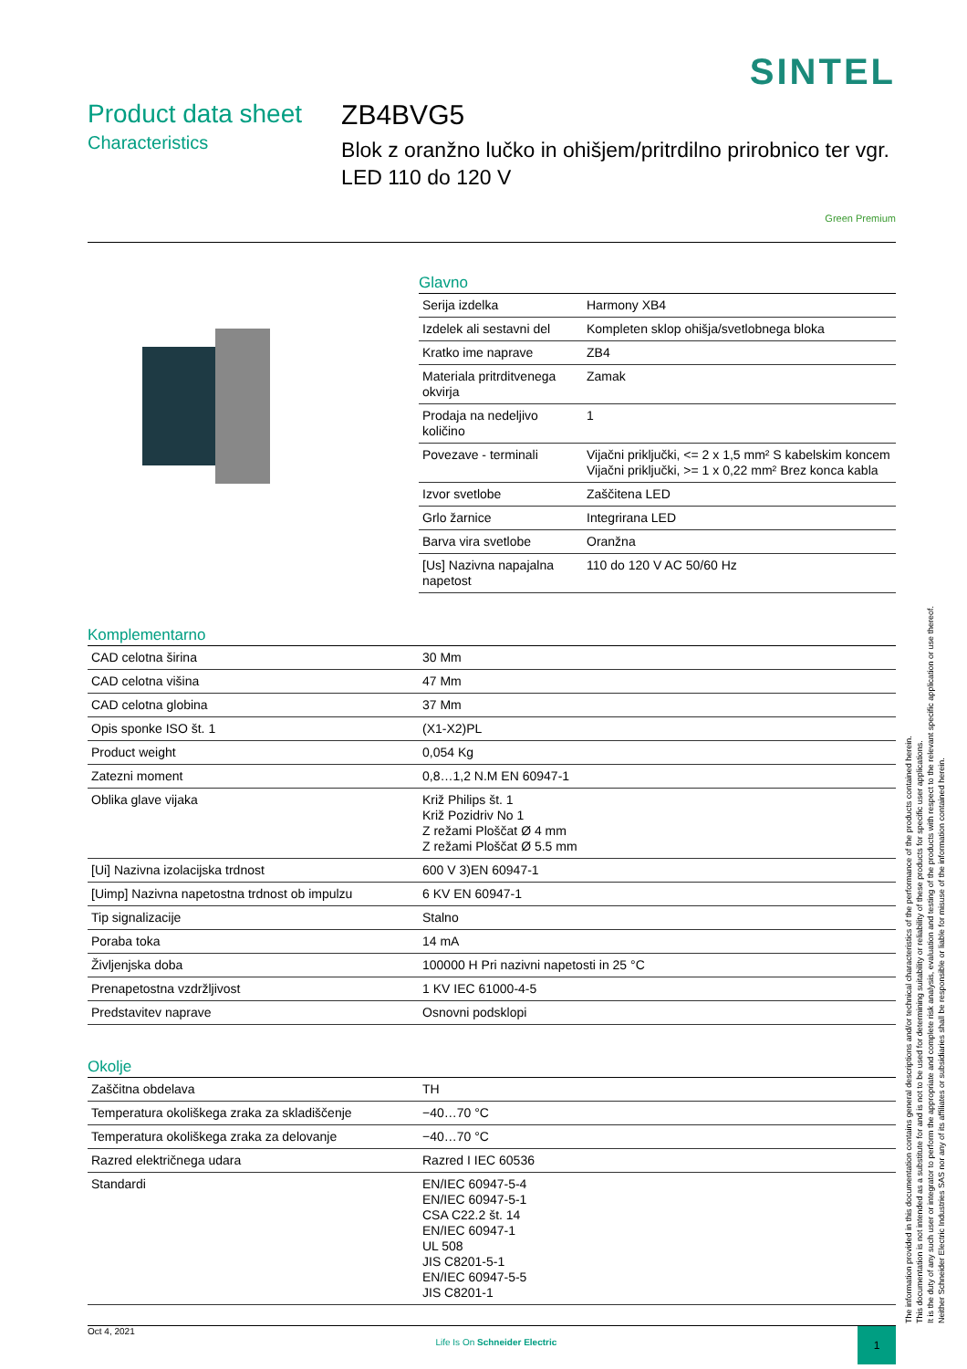SINTEL
Product data sheet
Characteristics
ZB4BVG5
Blok z oranžno lučko in ohišjem/pritrdilno prirobnico ter vgr. LED 110 do 120 V
Green Premium
Glavno
| Serija izdelka | Harmony XB4 |
| Izdelek ali sestavni del | Kompleten sklop ohišja/svetlobnega bloka |
| Kratko ime naprave | ZB4 |
| Materiala pritrditvenega okvirja | Zamak |
| Prodaja na nedeljivo količino | 1 |
| Povezave - terminali | Vijačni priključki, <= 2 x 1,5 mm² S kabelskim koncem Vijačni priključki, >= 1 x 0,22 mm² Brez konca kabla |
| Izvor svetlobe | Zaščitena LED |
| Grlo žarnice | Integrirana LED |
| Barva vira svetlobe | Oranžna |
| [Us] Nazivna napajalna napetost | 110 do 120 V AC 50/60 Hz |
Komplementarno
| CAD celotna širina | 30 Mm |
| CAD celotna višina | 47 Mm |
| CAD celotna globina | 37 Mm |
| Opis sponke ISO št. 1 | (X1-X2)PL |
| Product weight | 0,054 Kg |
| Zatezni moment | 0,8…1,2 N.M EN 60947-1 |
| Oblika glave vijaka | Križ Philips št. 1 Križ Pozidriv No 1 Z režami Ploščat Ø 4 mm Z režami Ploščat Ø 5.5 mm |
| [Ui] Nazivna izolacijska trdnost | 600 V 3)EN 60947-1 |
| [Uimp] Nazivna napetostna trdnost ob impulzu | 6 KV EN 60947-1 |
| Tip signalizacije | Stalno |
| Poraba toka | 14 mA |
| Življenjska doba | 100000 H Pri nazivni napetosti in 25 °C |
| Prenapetostna vzdržljivost | 1 KV IEC 61000-4-5 |
| Predstavitev naprave | Osnovni podsklopi |
Okolje
| Zaščitna obdelava | TH |
| Temperatura okoliškega zraka za skladiščenje | −40…70 °C |
| Temperatura okoliškega zraka za delovanje | −40…70 °C |
| Razred električnega udara | Razred I IEC 60536 |
| Standardi | EN/IEC 60947-5-4 EN/IEC 60947-5-1 CSA C22.2 št. 14 EN/IEC 60947-1 UL 508 JIS C8201-5-1 EN/IEC 60947-5-5 JIS C8201-1 |
Oct 4, 2021 Life Is On Schneider Electric 1
The information provided in this documentation contains general descriptions and/or technical characteristics of the performance of the products contained herein.
This documentation is not intended as a substitute for and is not to be used for determining suitability or reliability of these products for specific user applications.
It is the duty of any such user or integrator to perform the appropriate and complete risk analysis, evaluation and testing of the products with respect to the relevant specific application or use thereof.
Neither Schneider Electric Industries SAS nor any of its affiliates or subsidiaries shall be responsible or liable for misuse of the information contained herein.